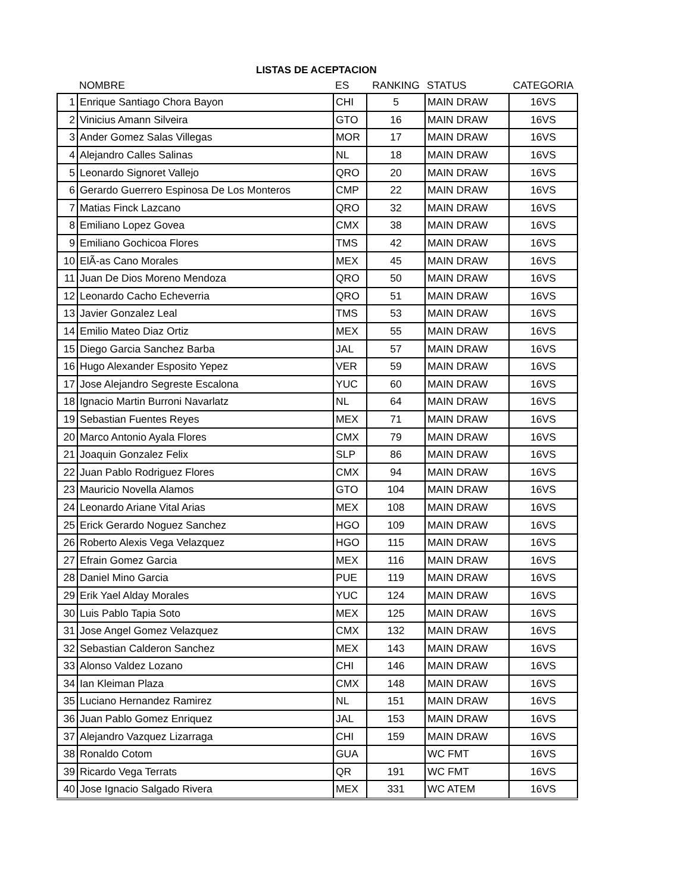LISTAS DE ACEPTACION
| | NOMBRE | ES | RANKING | STATUS | CATEGORIA |
| --- | --- | --- | --- | --- | --- |
| 1 | Enrique Santiago Chora Bayon | CHI | 5 | MAIN DRAW | 16VS |
| 2 | Vinicius Amann Silveira | GTO | 16 | MAIN DRAW | 16VS |
| 3 | Ander Gomez Salas Villegas | MOR | 17 | MAIN DRAW | 16VS |
| 4 | Alejandro Calles Salinas | NL | 18 | MAIN DRAW | 16VS |
| 5 | Leonardo Signoret Vallejo | QRO | 20 | MAIN DRAW | 16VS |
| 6 | Gerardo Guerrero Espinosa De Los Monteros | CMP | 22 | MAIN DRAW | 16VS |
| 7 | Matias Finck Lazcano | QRO | 32 | MAIN DRAW | 16VS |
| 8 | Emiliano Lopez Govea | CMX | 38 | MAIN DRAW | 16VS |
| 9 | Emiliano Gochicoa Flores | TMS | 42 | MAIN DRAW | 16VS |
| 10 | ElÃ-as Cano Morales | MEX | 45 | MAIN DRAW | 16VS |
| 11 | Juan De Dios Moreno Mendoza | QRO | 50 | MAIN DRAW | 16VS |
| 12 | Leonardo Cacho Echeverria | QRO | 51 | MAIN DRAW | 16VS |
| 13 | Javier Gonzalez Leal | TMS | 53 | MAIN DRAW | 16VS |
| 14 | Emilio Mateo Diaz Ortiz | MEX | 55 | MAIN DRAW | 16VS |
| 15 | Diego Garcia Sanchez Barba | JAL | 57 | MAIN DRAW | 16VS |
| 16 | Hugo Alexander Esposito Yepez | VER | 59 | MAIN DRAW | 16VS |
| 17 | Jose Alejandro Segreste Escalona | YUC | 60 | MAIN DRAW | 16VS |
| 18 | Ignacio Martin Burroni Navarlatz | NL | 64 | MAIN DRAW | 16VS |
| 19 | Sebastian Fuentes Reyes | MEX | 71 | MAIN DRAW | 16VS |
| 20 | Marco Antonio Ayala Flores | CMX | 79 | MAIN DRAW | 16VS |
| 21 | Joaquin Gonzalez Felix | SLP | 86 | MAIN DRAW | 16VS |
| 22 | Juan Pablo Rodriguez Flores | CMX | 94 | MAIN DRAW | 16VS |
| 23 | Mauricio Novella Alamos | GTO | 104 | MAIN DRAW | 16VS |
| 24 | Leonardo Ariane Vital Arias | MEX | 108 | MAIN DRAW | 16VS |
| 25 | Erick Gerardo Noguez Sanchez | HGO | 109 | MAIN DRAW | 16VS |
| 26 | Roberto Alexis Vega Velazquez | HGO | 115 | MAIN DRAW | 16VS |
| 27 | Efrain Gomez Garcia | MEX | 116 | MAIN DRAW | 16VS |
| 28 | Daniel Mino Garcia | PUE | 119 | MAIN DRAW | 16VS |
| 29 | Erik Yael Alday Morales | YUC | 124 | MAIN DRAW | 16VS |
| 30 | Luis Pablo Tapia Soto | MEX | 125 | MAIN DRAW | 16VS |
| 31 | Jose Angel Gomez Velazquez | CMX | 132 | MAIN DRAW | 16VS |
| 32 | Sebastian Calderon Sanchez | MEX | 143 | MAIN DRAW | 16VS |
| 33 | Alonso Valdez Lozano | CHI | 146 | MAIN DRAW | 16VS |
| 34 | Ian Kleiman Plaza | CMX | 148 | MAIN DRAW | 16VS |
| 35 | Luciano Hernandez Ramirez | NL | 151 | MAIN DRAW | 16VS |
| 36 | Juan Pablo Gomez Enriquez | JAL | 153 | MAIN DRAW | 16VS |
| 37 | Alejandro Vazquez Lizarraga | CHI | 159 | MAIN DRAW | 16VS |
| 38 | Ronaldo Cotom | GUA | | WC FMT | 16VS |
| 39 | Ricardo Vega Terrats | QR | 191 | WC FMT | 16VS |
| 40 | Jose Ignacio Salgado Rivera | MEX | 331 | WC ATEM | 16VS |